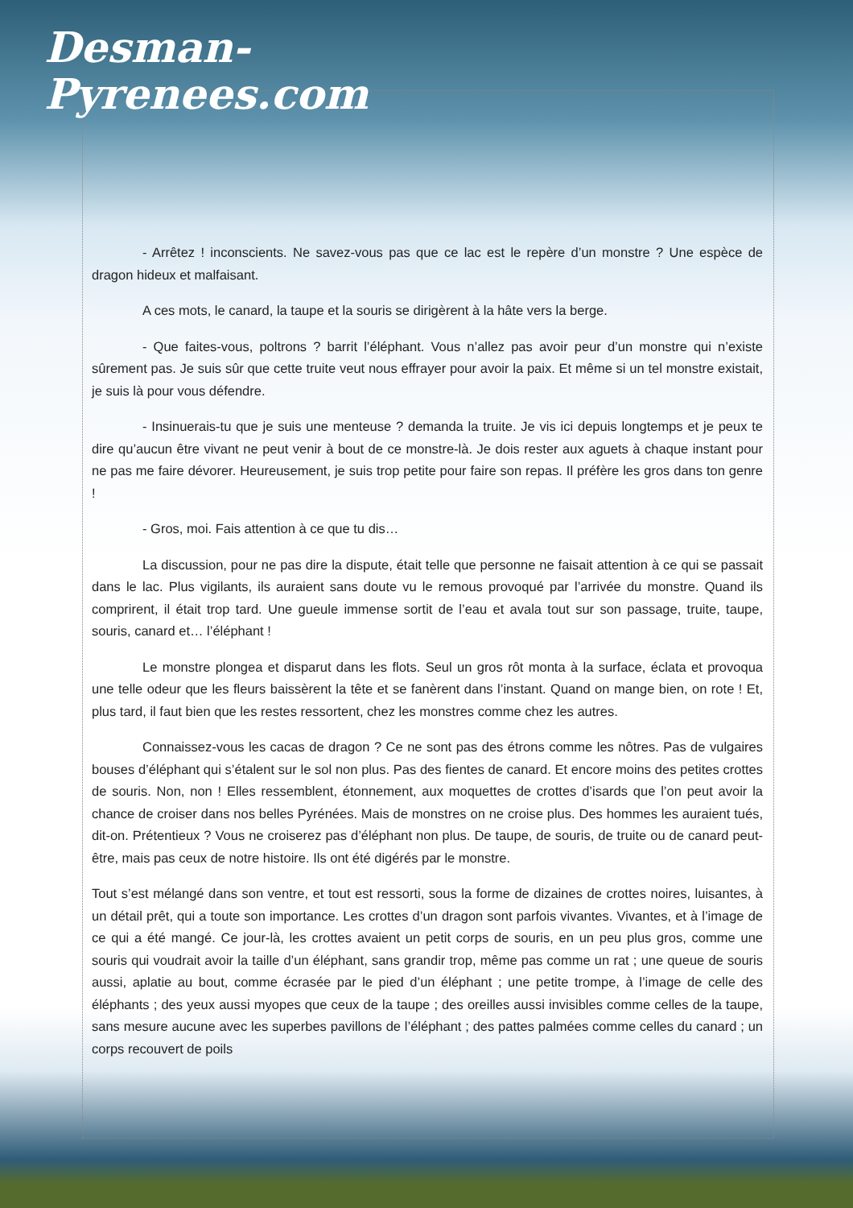Desman-
Pyrenees.com
- Arrêtez ! inconscients. Ne savez-vous pas que ce lac est le repère d’un monstre ? Une espèce de dragon hideux et malfaisant.
A ces mots, le canard, la taupe et la souris se dirigèrent à la hâte vers la berge.
- Que faites-vous, poltrons ? barrit l’éléphant. Vous n’allez pas avoir peur d’un monstre qui n’existe sûrement pas. Je suis sûr que cette truite veut nous effrayer pour avoir la paix. Et même si un tel monstre existait, je suis là pour vous défendre.
- Insinuerais-tu que je suis une menteuse ? demanda la truite. Je vis ici depuis longtemps et je peux te dire qu’aucun être vivant ne peut venir à bout de ce monstre-là. Je dois rester aux aguets à chaque instant pour ne pas me faire dévorer. Heureusement, je suis trop petite pour faire son repas. Il préfère les gros dans ton genre !
- Gros, moi. Fais attention à ce que tu dis…
La discussion, pour ne pas dire la dispute, était telle que personne ne faisait attention à ce qui se passait dans le lac. Plus vigilants, ils auraient sans doute vu le remous provoqué par l’arrivée du monstre. Quand ils comprirent, il était trop tard. Une gueule immense sortit de l’eau et avala tout sur son passage, truite, taupe, souris, canard et… l’éléphant !
Le monstre plongea et disparut dans les flots. Seul un gros rôt monta à la surface, éclata et provoqua une telle odeur que les fleurs baissèrent la tête et se fanèrent dans l’instant. Quand on mange bien, on rote ! Et, plus tard, il faut bien que les restes ressortent, chez les monstres comme chez les autres.
Connaissez-vous les cacas de dragon ? Ce ne sont pas des étrons comme les nôtres. Pas de vulgaires bouses d’éléphant qui s’étalent sur le sol non plus. Pas des fientes de canard. Et encore moins des petites crottes de souris. Non, non ! Elles ressemblent, étonnement, aux moquettes de crottes d’isards que l’on peut avoir la chance de croiser dans nos belles Pyrénées. Mais de monstres on ne croise plus. Des hommes les auraient tués, dit-on. Prétentieux ? Vous ne croiserez pas d’éléphant non plus. De taupe, de souris, de truite ou de canard peut-être, mais pas ceux de notre histoire. Ils ont été digérés par le monstre.
Tout s’est mélangé dans son ventre, et tout est ressorti, sous la forme de dizaines de crottes noires, luisantes, à un détail prêt, qui a toute son importance. Les crottes d’un dragon sont parfois vivantes. Vivantes, et à l’image de ce qui a été mangé. Ce jour-là, les crottes avaient un petit corps de souris, en un peu plus gros, comme une souris qui voudrait avoir la taille d’un éléphant, sans grandir trop, même pas comme un rat ; une queue de souris aussi, aplatie au bout, comme écrasée par le pied d’un éléphant ; une petite trompe, à l’image de celle des éléphants ; des yeux aussi myopes que ceux de la taupe ; des oreilles aussi invisibles comme celles de la taupe, sans mesure aucune avec les superbes pavillons de l’éléphant ; des pattes palmées comme celles du canard ; un corps recouvert de poils